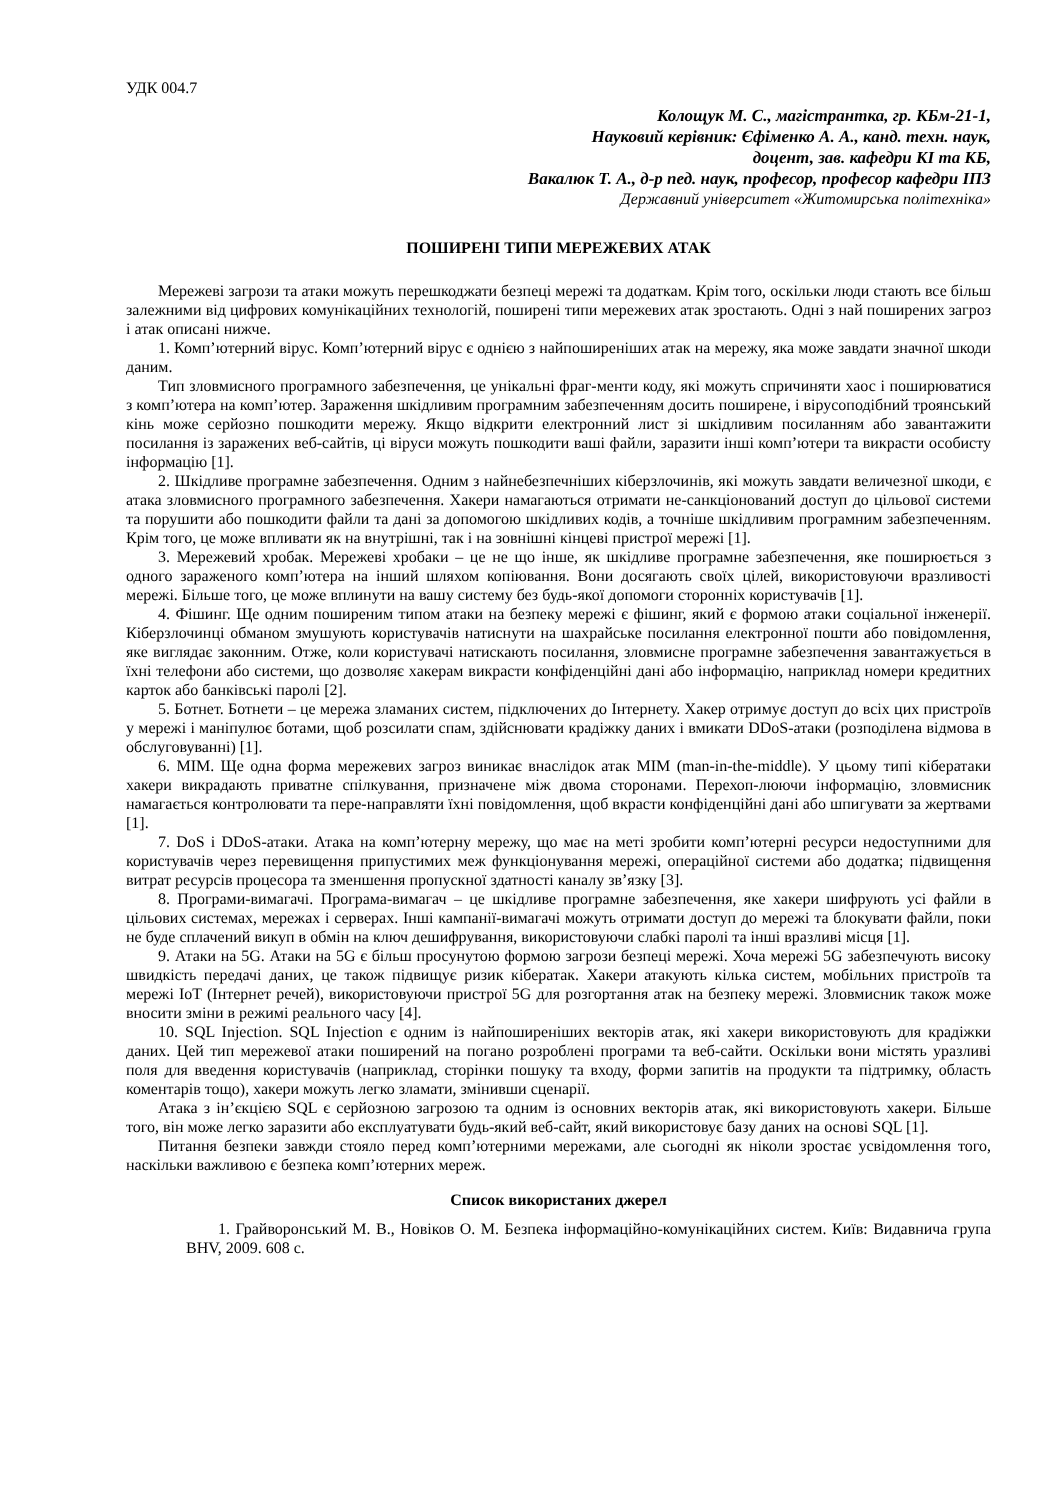УДК 004.7
Колощук М. С., магістрантка, гр. КБм-21-1,
Науковий керівник: Єфіменко А. А., канд. техн. наук,
доцент, зав. кафедри КІ та КБ,
Вакалюк Т. А., д-р пед. наук, професор, професор кафедри ІПЗ
Державний університет «Житомирська політехніка»
ПОШИРЕНІ ТИПИ МЕРЕЖЕВИХ АТАК
Мережеві загрози та атаки можуть перешкоджати безпеці мережі та додаткам. Крім того, оскільки люди стають все більш залежними від цифрових комунікаційних технологій, поширені типи мережевих атак зростають. Одні з най поширених загроз і атак описані нижче.
1. Комп’ютерний вірус. Комп’ютерний вірус є однією з найпоширеніших атак на мережу, яка може завдати значної шкоди даним.
Тип зловмисного програмного забезпечення, це унікальні фраг-менти коду, які можуть спричиняти хаос і поширюватися з комп’ютера на комп’ютер. Зараження шкідливим програмним забезпеченням досить поширене, і вірусоподібний троянський кінь може серйозно пошкодити мережу. Якщо відкрити електронний лист зі шкідливим посиланням або завантажити посилання із заражених веб-сайтів, ці віруси можуть пошкодити ваші файли, заразити інші комп’ютери та викрасти особисту інформацію [1].
2. Шкідливе програмне забезпечення. Одним з найнебезпечніших кіберзлочинів, які можуть завдати величезної шкоди, є атака зловмисного програмного забезпечення. Хакери намагаються отримати не-санкціонований доступ до цільової системи та порушити або пошкодити файли та дані за допомогою шкідливих кодів, а точніше шкідливим програмним забезпеченням. Крім того, це може впливати як на внутрішні, так і на зовнішні кінцеві пристрої мережі [1].
3. Мережевий хробак. Мережеві хробаки – це не що інше, як шкідливе програмне забезпечення, яке поширюється з одного зараженого комп’ютера на інший шляхом копіювання. Вони досягають своїх цілей, використовуючи вразливості мережі. Більше того, це може вплинути на вашу систему без будь-якої допомоги сторонніх користувачів [1].
4. Фішинг. Ще одним поширеним типом атаки на безпеку мережі є фішинг, який є формою атаки соціальної інженерії. Кіберзлочинці обманом змушують користувачів натиснути на шахрайське посилання електронної пошти або повідомлення, яке виглядає законним. Отже, коли користувачі натискають посилання, зловмисне програмне забезпечення завантажується в їхні телефони або системи, що дозволяє хакерам викрасти конфіденційні дані або інформацію, наприклад номери кредитних карток або банківські паролі [2].
5. Ботнет. Ботнети – це мережа зламаних систем, підключених до Інтернету. Хакер отримує доступ до всіх цих пристроїв у мережі і маніпулює ботами, щоб розсилати спам, здійснювати крадіжку даних і вмикати DDoS-атаки (розподілена відмова в обслуговуванні) [1].
6. MIM. Ще одна форма мережевих загроз виникає внаслідок атак MIM (man-in-the-middle). У цьому типі кібератаки хакери викрадають приватне спілкування, призначене між двома сторонами. Перехоп-люючи інформацію, зловмисник намагається контролювати та пере-направляти їхні повідомлення, щоб вкрасти конфіденційні дані або шпигувати за жертвами [1].
7. DoS і DDoS-атаки. Атака на комп’ютерну мережу, що має на меті зробити комп’ютерні ресурси недоступними для користувачів через перевищення припустимих меж функціонування мережі, операційної системи або додатка; підвищення витрат ресурсів процесора та зменшення пропускної здатності каналу зв’язку [3].
8. Програми-вимагачі. Програма-вимагач – це шкідливе програмне забезпечення, яке хакери шифрують усі файли в цільових системах, мережах і серверах. Інші кампанії-вимагачі можуть отримати доступ до мережі та блокувати файли, поки не буде сплачений викуп в обмін на ключ дешифрування, використовуючи слабкі паролі та інші вразливі місця [1].
9. Атаки на 5G. Атаки на 5G є більш просунутою формою загрози безпеці мережі. Хоча мережі 5G забезпечують високу швидкість передачі даних, це також підвищує ризик кібератак. Хакери атакують кілька систем, мобільних пристроїв та мережі IoT (Інтернет речей), використовуючи пристрої 5G для розгортання атак на безпеку мережі. Зловмисник також може вносити зміни в режимі реального часу [4].
10. SQL Injection. SQL Injection є одним із найпоширеніших векторів атак, які хакери використовують для крадіжки даних. Цей тип мережевої атаки поширений на погано розроблені програми та веб-сайти. Оскільки вони містять уразливі поля для введення користувачів (наприклад, сторінки пошуку та входу, форми запитів на продукти та підтримку, область коментарів тощо), хакери можуть легко зламати, змінивши сценарії.
Атака з ін’єкцією SQL є серйозною загрозою та одним із основних векторів атак, які використовують хакери. Більше того, він може легко заразити або експлуатувати будь-який веб-сайт, який використовує базу даних на основі SQL [1].
Питання безпеки завжди стояло перед комп’ютерними мережами, але сьогодні як ніколи зростає усвідомлення того, наскільки важливою є безпека комп’ютерних мереж.
Список використаних джерел
1. Грайворонський М. В., Новіков О. М. Безпека інформаційно-комунікаційних систем. Київ: Видавнича група BHV, 2009. 608 с.